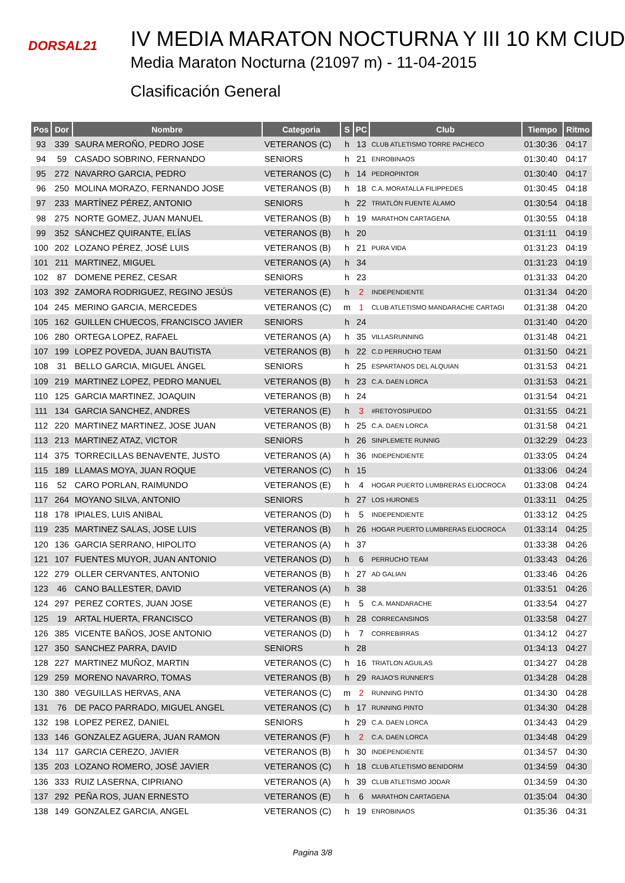DORSAL21
IV MEDIA MARATON NOCTURNA Y III 10 KM CIUD
Media Maraton Nocturna (21097 m) - 11-04-2015
Clasificación General
| Pos | Dor | Nombre | Categoria | S | PC | Club | Tiempo | Ritmo |
| --- | --- | --- | --- | --- | --- | --- | --- | --- |
| 93 | 339 | SAURA MEROÑO, PEDRO JOSE | VETERANOS (C) | h | 13 | CLUB ATLETISMO TORRE PACHECO | 01:30:36 | 04:17 |
| 94 | 59 | CASADO SOBRINO, FERNANDO | SENIORS | h | 21 | ENROBINAOS | 01:30:40 | 04:17 |
| 95 | 272 | NAVARRO GARCIA, PEDRO | VETERANOS (C) | h | 14 | PEDROPINTOR | 01:30:40 | 04:17 |
| 96 | 250 | MOLINA MORAZO, FERNANDO JOSE | VETERANOS (B) | h | 18 | C.A. MORATALLA FILIPPEDES | 01:30:45 | 04:18 |
| 97 | 233 | MARTÍNEZ PÉREZ, ANTONIO | SENIORS | h | 22 | TRIATLÓN FUENTE ÁLAMO | 01:30:54 | 04:18 |
| 98 | 275 | NORTE GOMEZ, JUAN MANUEL | VETERANOS (B) | h | 19 | MARATHON CARTAGENA | 01:30:55 | 04:18 |
| 99 | 352 | SÁNCHEZ QUIRANTE, ELÍAS | VETERANOS (B) | h | 20 | | 01:31:11 | 04:19 |
| 100 | 202 | LOZANO PÉREZ, JOSÉ LUIS | VETERANOS (B) | h | 21 | PURA VIDA | 01:31:23 | 04:19 |
| 101 | 211 | MARTINEZ, MIGUEL | VETERANOS (A) | h | 34 | | 01:31:23 | 04:19 |
| 102 | 87 | DOMENE PEREZ, CESAR | SENIORS | h | 23 | | 01:31:33 | 04:20 |
| 103 | 392 | ZAMORA RODRIGUEZ, REGINO JESÚS | VETERANOS (E) | h | 2 | INDEPENDIENTE | 01:31:34 | 04:20 |
| 104 | 245 | MERINO GARCIA, MERCEDES | VETERANOS (C) | m | 1 | CLUB ATLETISMO MANDARACHE CARTAGI | 01:31:38 | 04:20 |
| 105 | 162 | GUILLEN CHUECOS, FRANCISCO JAVIER | SENIORS | h | 24 | | 01:31:40 | 04:20 |
| 106 | 280 | ORTEGA LOPEZ, RAFAEL | VETERANOS (A) | h | 35 | VILLASRUNNING | 01:31:48 | 04:21 |
| 107 | 199 | LOPEZ POVEDA, JUAN BAUTISTA | VETERANOS (B) | h | 22 | C.D PERRUCHO TEAM | 01:31:50 | 04:21 |
| 108 | 31 | BELLO GARCIA, MIGUEL ÁNGEL | SENIORS | h | 25 | ESPARTANOS DEL ALQUIAN | 01:31:53 | 04:21 |
| 109 | 219 | MARTINEZ LOPEZ, PEDRO MANUEL | VETERANOS (B) | h | 23 | C.A. DAEN LORCA | 01:31:53 | 04:21 |
| 110 | 125 | GARCIA MARTINEZ, JOAQUIN | VETERANOS (B) | h | 24 | | 01:31:54 | 04:21 |
| 111 | 134 | GARCIA SANCHEZ, ANDRES | VETERANOS (E) | h | 3 | #RETOYOSIPUEDO | 01:31:55 | 04:21 |
| 112 | 220 | MARTINEZ MARTINEZ, JOSE JUAN | VETERANOS (B) | h | 25 | C.A. DAEN LORCA | 01:31:58 | 04:21 |
| 113 | 213 | MARTINEZ ATAZ, VICTOR | SENIORS | h | 26 | SINPLEMETE RUNNIG | 01:32:29 | 04:23 |
| 114 | 375 | TORRECILLAS BENAVENTE, JUSTO | VETERANOS (A) | h | 36 | INDEPENDIENTE | 01:33:05 | 04:24 |
| 115 | 189 | LLAMAS MOYA, JUAN ROQUE | VETERANOS (C) | h | 15 | | 01:33:06 | 04:24 |
| 116 | 52 | CARO PORLAN, RAIMUNDO | VETERANOS (E) | h | 4 | HOGAR PUERTO LUMBRERAS ELIOCROCA | 01:33:08 | 04:24 |
| 117 | 264 | MOYANO SILVA, ANTONIO | SENIORS | h | 27 | LOS HURONES | 01:33:11 | 04:25 |
| 118 | 178 | IPIALES, LUIS ANIBAL | VETERANOS (D) | h | 5 | INDEPENDIENTE | 01:33:12 | 04:25 |
| 119 | 235 | MARTINEZ SALAS, JOSE LUIS | VETERANOS (B) | h | 26 | HOGAR PUERTO LUMBRERAS ELIOCROCA | 01:33:14 | 04:25 |
| 120 | 136 | GARCIA SERRANO, HIPOLITO | VETERANOS (A) | h | 37 | | 01:33:38 | 04:26 |
| 121 | 107 | FUENTES MUYOR, JUAN ANTONIO | VETERANOS (D) | h | 6 | PERRUCHO TEAM | 01:33:43 | 04:26 |
| 122 | 279 | OLLER CERVANTES, ANTONIO | VETERANOS (B) | h | 27 | AD GALIAN | 01:33:46 | 04:26 |
| 123 | 46 | CANO BALLESTER, DAVID | VETERANOS (A) | h | 38 | | 01:33:51 | 04:26 |
| 124 | 297 | PEREZ CORTES, JUAN JOSE | VETERANOS (E) | h | 5 | C.A. MANDARACHE | 01:33:54 | 04:27 |
| 125 | 19 | ARTAL HUERTA, FRANCISCO | VETERANOS (B) | h | 28 | CORRECANSINOS | 01:33:58 | 04:27 |
| 126 | 385 | VICENTE BAÑOS, JOSE ANTONIO | VETERANOS (D) | h | 7 | CORREBIRRAS | 01:34:12 | 04:27 |
| 127 | 350 | SANCHEZ PARRA, DAVID | SENIORS | h | 28 | | 01:34:13 | 04:27 |
| 128 | 227 | MARTINEZ MUÑOZ, MARTIN | VETERANOS (C) | h | 16 | TRIATLON AGUILAS | 01:34:27 | 04:28 |
| 129 | 259 | MORENO NAVARRO, TOMAS | VETERANOS (B) | h | 29 | RAJAO'S RUNNER'S | 01:34:28 | 04:28 |
| 130 | 380 | VEGUILLAS HERVAS, ANA | VETERANOS (C) | m | 2 | RUNNING PINTO | 01:34:30 | 04:28 |
| 131 | 76 | DE PACO PARRADO, MIGUEL ANGEL | VETERANOS (C) | h | 17 | RUNNING PINTO | 01:34:30 | 04:28 |
| 132 | 198 | LOPEZ PEREZ, DANIEL | SENIORS | h | 29 | C.A. DAEN LORCA | 01:34:43 | 04:29 |
| 133 | 146 | GONZALEZ AGUERA, JUAN RAMON | VETERANOS (F) | h | 2 | C.A. DAEN LORCA | 01:34:48 | 04:29 |
| 134 | 117 | GARCIA CEREZO, JAVIER | VETERANOS (B) | h | 30 | INDEPENDIENTE | 01:34:57 | 04:30 |
| 135 | 203 | LOZANO ROMERO, JOSÉ JAVIER | VETERANOS (C) | h | 18 | CLUB ATLETISMO BENIDORM | 01:34:59 | 04:30 |
| 136 | 333 | RUIZ LASERNA, CIPRIANO | VETERANOS (A) | h | 39 | CLUB ATLETISMO JODAR | 01:34:59 | 04:30 |
| 137 | 292 | PEÑA ROS, JUAN ERNESTO | VETERANOS (E) | h | 6 | MARATHON CARTAGENA | 01:35:04 | 04:30 |
| 138 | 149 | GONZALEZ GARCIA, ANGEL | VETERANOS (C) | h | 19 | ENROBINAOS | 01:35:36 | 04:31 |
Pagina 3/8